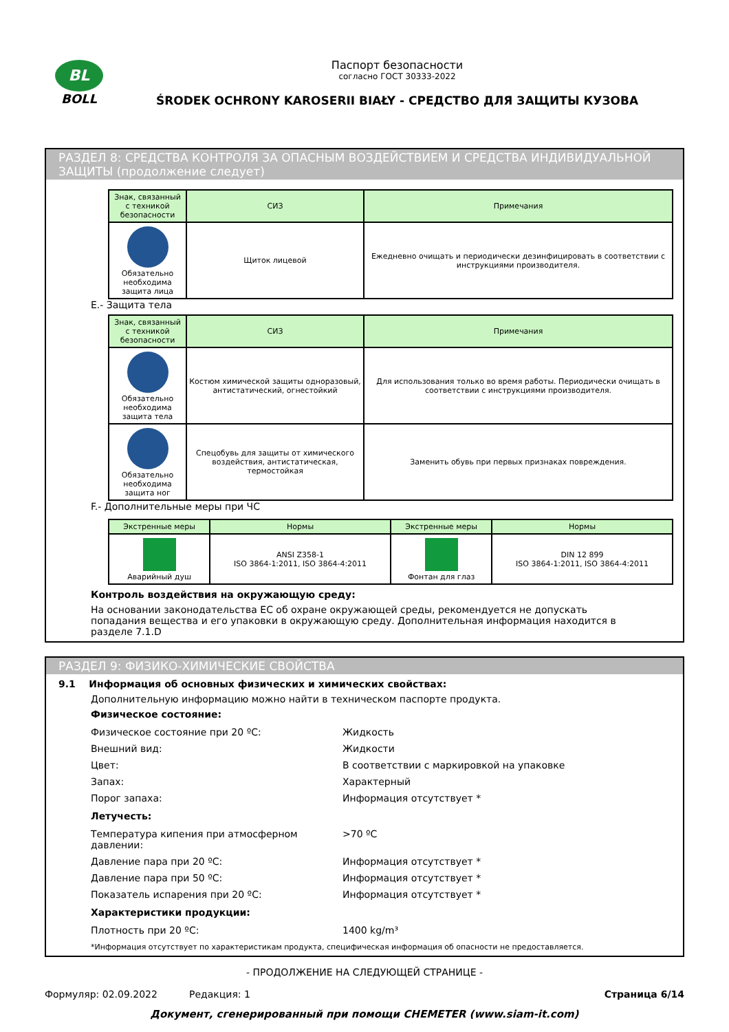BL
BOLL
Паспорт безопасности
согласно ГОСТ 30333-2022
ŚRODEK OCHRONY KAROSERII BIAŁY - СРЕДСТВО ДЛЯ ЗАЩИТЫ КУЗОВА
РАЗДЕЛ 8: СРЕДСТВА КОНТРОЛЯ ЗА ОПАСНЫМ ВОЗДЕЙСТВИЕМ И СРЕДСТВА ИНДИВИДУАЛЬНОЙ ЗАЩИТЫ (продолжение следует)
| Знак, связанный с техникой безопасности | СИЗ | Примечания |
| --- | --- | --- |
| Обязательно необходима защита лица | Щиток лицевой | Ежедневно очищать и периодически дезинфицировать в соответствии с инструкциями производителя. |
E.- Защита тела
| Знак, связанный с техникой безопасности | СИЗ | Примечания |
| --- | --- | --- |
| Обязательно необходима защита тела | Костюм химической защиты одноразовый, антистатический, огнестойкий | Для использования только во время работы. Периодически очищать в соответствии с инструкциями производителя. |
| Обязательно необходима защита ног | Спецобувь для защиты от химического воздействия, антистатическая, термостойкая | Заменить обувь при первых признаках повреждения. |
F.- Дополнительные меры при ЧС
| Экстренные меры | Нормы | Экстренные меры | Нормы |
| --- | --- | --- | --- |
| Аварийный душ | ANSI Z358-1 ISO 3864-1:2011, ISO 3864-4:2011 | Фонтан для глаз | DIN 12 899 ISO 3864-1:2011, ISO 3864-4:2011 |
Контроль воздействия на окружающую среду:
На основании законодательства ЕС об охране окружающей среды, рекомендуется не допускать попадания вещества и его упаковки в окружающую среду. Дополнительная информация находится в разделе 7.1.D
РАЗДЕЛ 9: ФИЗИКО-ХИМИЧЕСКИЕ СВОЙСТВА
9.1 Информация об основных физических и химических свойствах:
Дополнительную информацию можно найти в техническом паспорте продукта.
Физическое состояние:
Физическое состояние при 20 ºC: Жидкость
Внешний вид: Жидкости
Цвет: В соответствии с маркировкой на упаковке
Запах: Характерный
Порог запаха: Информация отсутствует *
Летучесть:
Температура кипения при атмосферном давлении: >70 ºC
Давление пара при 20 ºC: Информация отсутствует *
Давление пара при 50 ºC: Информация отсутствует *
Показатель испарения при 20 ºC: Информация отсутствует *
Характеристики продукции:
Плотность при 20 ºC: 1400 kg/m³
*Информация отсутствует по характеристикам продукта, специфическая информация об опасности не предоставляется.
- ПРОДОЛЖЕНИЕ НА СЛЕДУЮЩЕЙ СТРАНИЦЕ -
Формуляр: 02.09.2022 Редакция: 1 Страница 6/14
Документ, сгенерированный при помощи CHEMETER (www.siam-it.com)